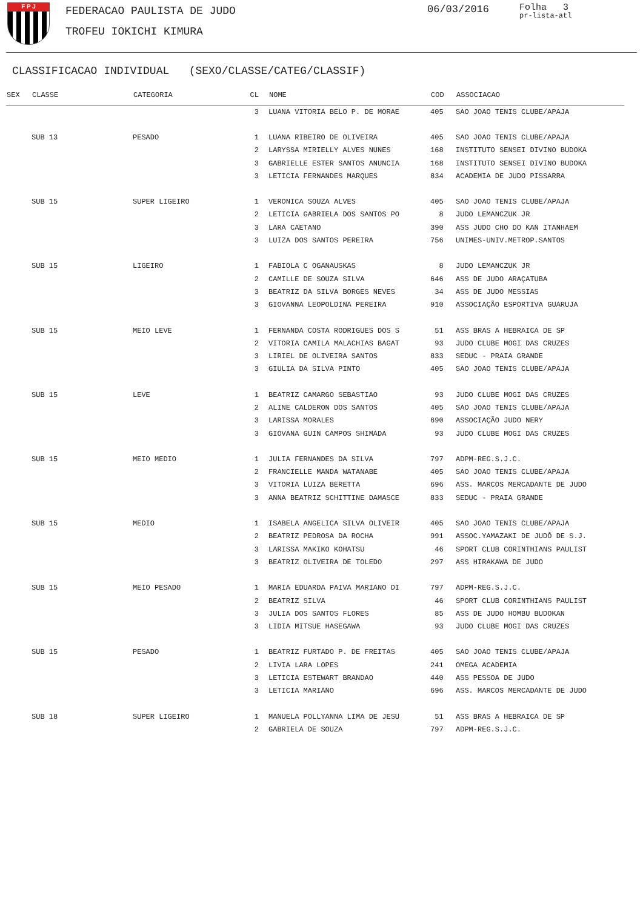F P J FEDERACAO PAULISTA DE JUDO
TROFEU IOKICHI KIMURA
06/03/2016
Folha 3
pr-lista-atl
CLASSIFICACAO INDIVIDUAL (SEXO/CLASSE/CATEG/CLASSIF)
| SEX | CLASSE | CATEGORIA | CL | NOME | COD | ASSOCIACAO |
| --- | --- | --- | --- | --- | --- | --- |
| | | | 3 | LUANA VITORIA BELO P. DE MORAE | 405 | SAO JOAO TENIS CLUBE/APAJA |
| | SUB 13 | PESADO | 1 | LUANA RIBEIRO DE OLIVEIRA | 405 | SAO JOAO TENIS CLUBE/APAJA |
| | | | 2 | LARYSSA MIRIELLY ALVES NUNES | 168 | INSTITUTO SENSEI DIVINO BUDOKA |
| | | | 3 | GABRIELLE ESTER SANTOS ANUNCIA | 168 | INSTITUTO SENSEI DIVINO BUDOKA |
| | | | 3 | LETICIA FERNANDES MARQUES | 834 | ACADEMIA DE JUDO PISSARRA |
| | SUB 15 | SUPER LIGEIRO | 1 | VERONICA SOUZA ALVES | 405 | SAO JOAO TENIS CLUBE/APAJA |
| | | | 2 | LETICIA GABRIELA DOS SANTOS PO | 8 | JUDO LEMANCZUK JR |
| | | | 3 | LARA CAETANO | 390 | ASS JUDO CHO DO KAN ITANHAEM |
| | | | 3 | LUIZA DOS SANTOS PEREIRA | 756 | UNIMES-UNIV.METROP.SANTOS |
| | SUB 15 | LIGEIRO | 1 | FABIOLA C OGANAUSKAS | 8 | JUDO LEMANCZUK JR |
| | | | 2 | CAMILLE DE SOUZA SILVA | 646 | ASS DE JUDO ARAÇATUBA |
| | | | 3 | BEATRIZ DA SILVA BORGES NEVES | 34 | ASS DE JUDO MESSIAS |
| | | | 3 | GIOVANNA LEOPOLDINA PEREIRA | 910 | ASSOCIAÇÃO ESPORTIVA GUARUJA |
| | SUB 15 | MEIO LEVE | 1 | FERNANDA COSTA RODRIGUES DOS S | 51 | ASS BRAS A HEBRAICA DE SP |
| | | | 2 | VITORIA CAMILA MALACHIAS BAGAT | 93 | JUDO CLUBE MOGI DAS CRUZES |
| | | | 3 | LIRIEL DE OLIVEIRA SANTOS | 833 | SEDUC - PRAIA GRANDE |
| | | | 3 | GIULIA DA SILVA PINTO | 405 | SAO JOAO TENIS CLUBE/APAJA |
| | SUB 15 | LEVE | 1 | BEATRIZ CAMARGO SEBASTIAO | 93 | JUDO CLUBE MOGI DAS CRUZES |
| | | | 2 | ALINE CALDERON DOS SANTOS | 405 | SAO JOAO TENIS CLUBE/APAJA |
| | | | 3 | LARISSA MORALES | 690 | ASSOCIAÇÃO JUDO NERY |
| | | | 3 | GIOVANA GUIN CAMPOS SHIMADA | 93 | JUDO CLUBE MOGI DAS CRUZES |
| | SUB 15 | MEIO MEDIO | 1 | JULIA FERNANDES DA SILVA | 797 | ADPM-REG.S.J.C. |
| | | | 2 | FRANCIELLE MANDA WATANABE | 405 | SAO JOAO TENIS CLUBE/APAJA |
| | | | 3 | VITORIA LUIZA BERETTA | 696 | ASS. MARCOS MERCADANTE DE JUDO |
| | | | 3 | ANNA BEATRIZ SCHITTINE DAMASCE | 833 | SEDUC - PRAIA GRANDE |
| | SUB 15 | MEDIO | 1 | ISABELA ANGELICA SILVA OLIVEIR | 405 | SAO JOAO TENIS CLUBE/APAJA |
| | | | 2 | BEATRIZ PEDROSA DA ROCHA | 991 | ASSOC.YAMAZAKI DE JUDÔ DE S.J. |
| | | | 3 | LARISSA MAKIKO KOHATSU | 46 | SPORT CLUB CORINTHIANS PAULIST |
| | | | 3 | BEATRIZ OLIVEIRA DE TOLEDO | 297 | ASS HIRAKAWA DE JUDO |
| | SUB 15 | MEIO PESADO | 1 | MARIA EDUARDA PAIVA MARIANO DI | 797 | ADPM-REG.S.J.C. |
| | | | 2 | BEATRIZ SILVA | 46 | SPORT CLUB CORINTHIANS PAULIST |
| | | | 3 | JULIA DOS SANTOS FLORES | 85 | ASS DE JUDO HOMBU BUDOKAN |
| | | | 3 | LIDIA MITSUE HASEGAWA | 93 | JUDO CLUBE MOGI DAS CRUZES |
| | SUB 15 | PESADO | 1 | BEATRIZ FURTADO P. DE FREITAS | 405 | SAO JOAO TENIS CLUBE/APAJA |
| | | | 2 | LIVIA LARA LOPES | 241 | OMEGA ACADEMIA |
| | | | 3 | LETICIA ESTEWART BRANDAO | 440 | ASS PESSOA DE JUDO |
| | | | 3 | LETICIA MARIANO | 696 | ASS. MARCOS MERCADANTE DE JUDO |
| | SUB 18 | SUPER LIGEIRO | 1 | MANUELA POLLYANNA LIMA DE JESU | 51 | ASS BRAS A HEBRAICA DE SP |
| | | | 2 | GABRIELA DE SOUZA | 797 | ADPM-REG.S.J.C. |